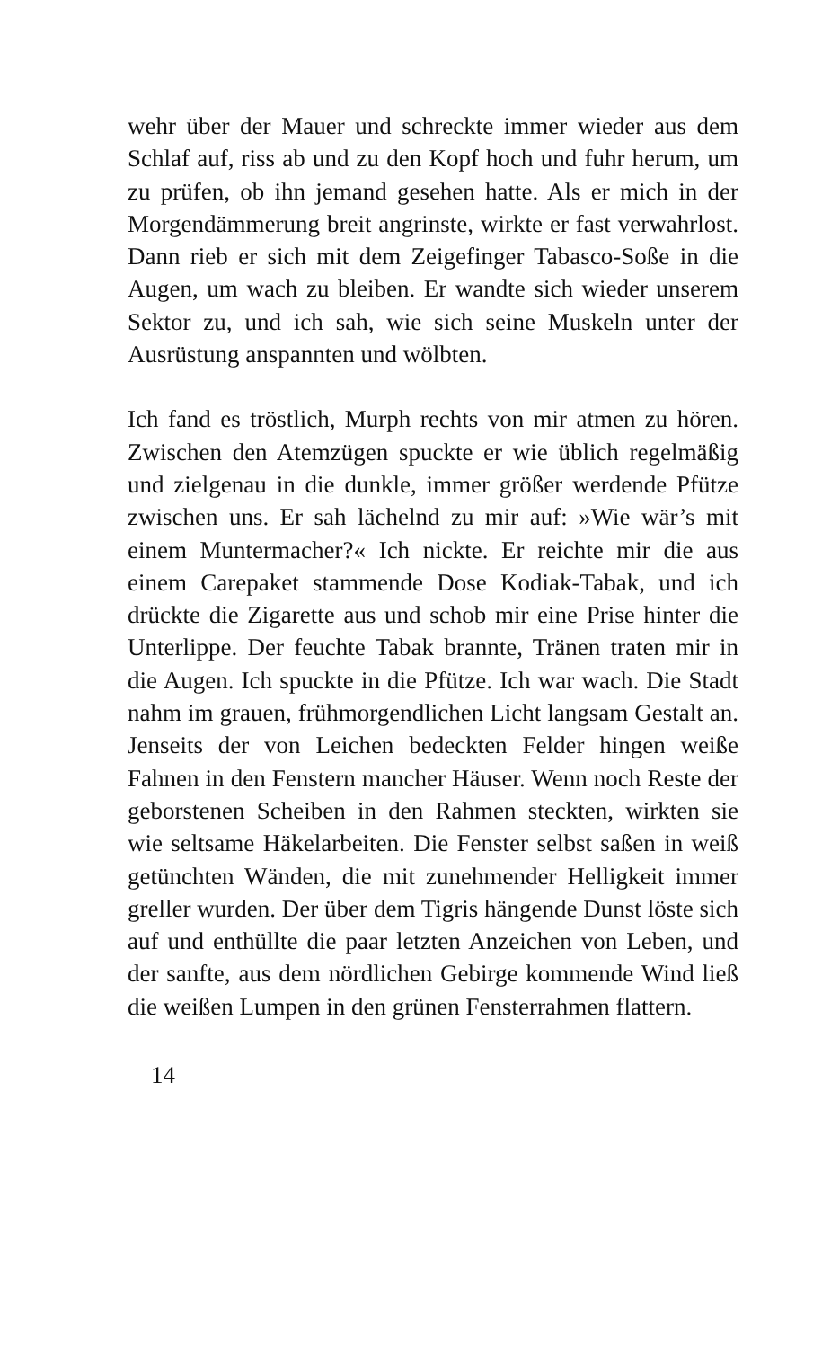wehr über der Mauer und schreckte immer wieder aus dem Schlaf auf, riss ab und zu den Kopf hoch und fuhr herum, um zu prüfen, ob ihn jemand gesehen hatte. Als er mich in der Morgendämmerung breit angrinste, wirkte er fast verwahrlost. Dann rieb er sich mit dem Zeigefinger Tabasco-Soße in die Augen, um wach zu bleiben. Er wandte sich wieder unserem Sektor zu, und ich sah, wie sich seine Muskeln unter der Ausrüstung anspannten und wölbten.
Ich fand es tröstlich, Murph rechts von mir atmen zu hören. Zwischen den Atemzügen spuckte er wie üblich regelmäßig und zielgenau in die dunkle, immer größer werdende Pfütze zwischen uns. Er sah lächelnd zu mir auf: »Wie wär’s mit einem Muntermacher?« Ich nickte. Er reichte mir die aus einem Carepaket stammende Dose Kodiak-Tabak, und ich drückte die Zigarette aus und schob mir eine Prise hinter die Unterlippe. Der feuchte Tabak brannte, Tränen traten mir in die Augen. Ich spuckte in die Pfütze. Ich war wach. Die Stadt nahm im grauen, frühmorgendlichen Licht langsam Gestalt an. Jenseits der von Leichen bedeckten Felder hingen weiße Fahnen in den Fenstern mancher Häuser. Wenn noch Reste der geborstenen Scheiben in den Rahmen steckten, wirkten sie wie seltsame Häkelarbeiten. Die Fenster selbst saßen in weiß getünchten Wänden, die mit zunehmender Helligkeit immer greller wurden. Der über dem Tigris hängende Dunst löste sich auf und enthüllte die paar letzten Anzeichen von Leben, und der sanfte, aus dem nördlichen Gebirge kommende Wind ließ die weißen Lumpen in den grünen Fensterrahmen flattern.
14